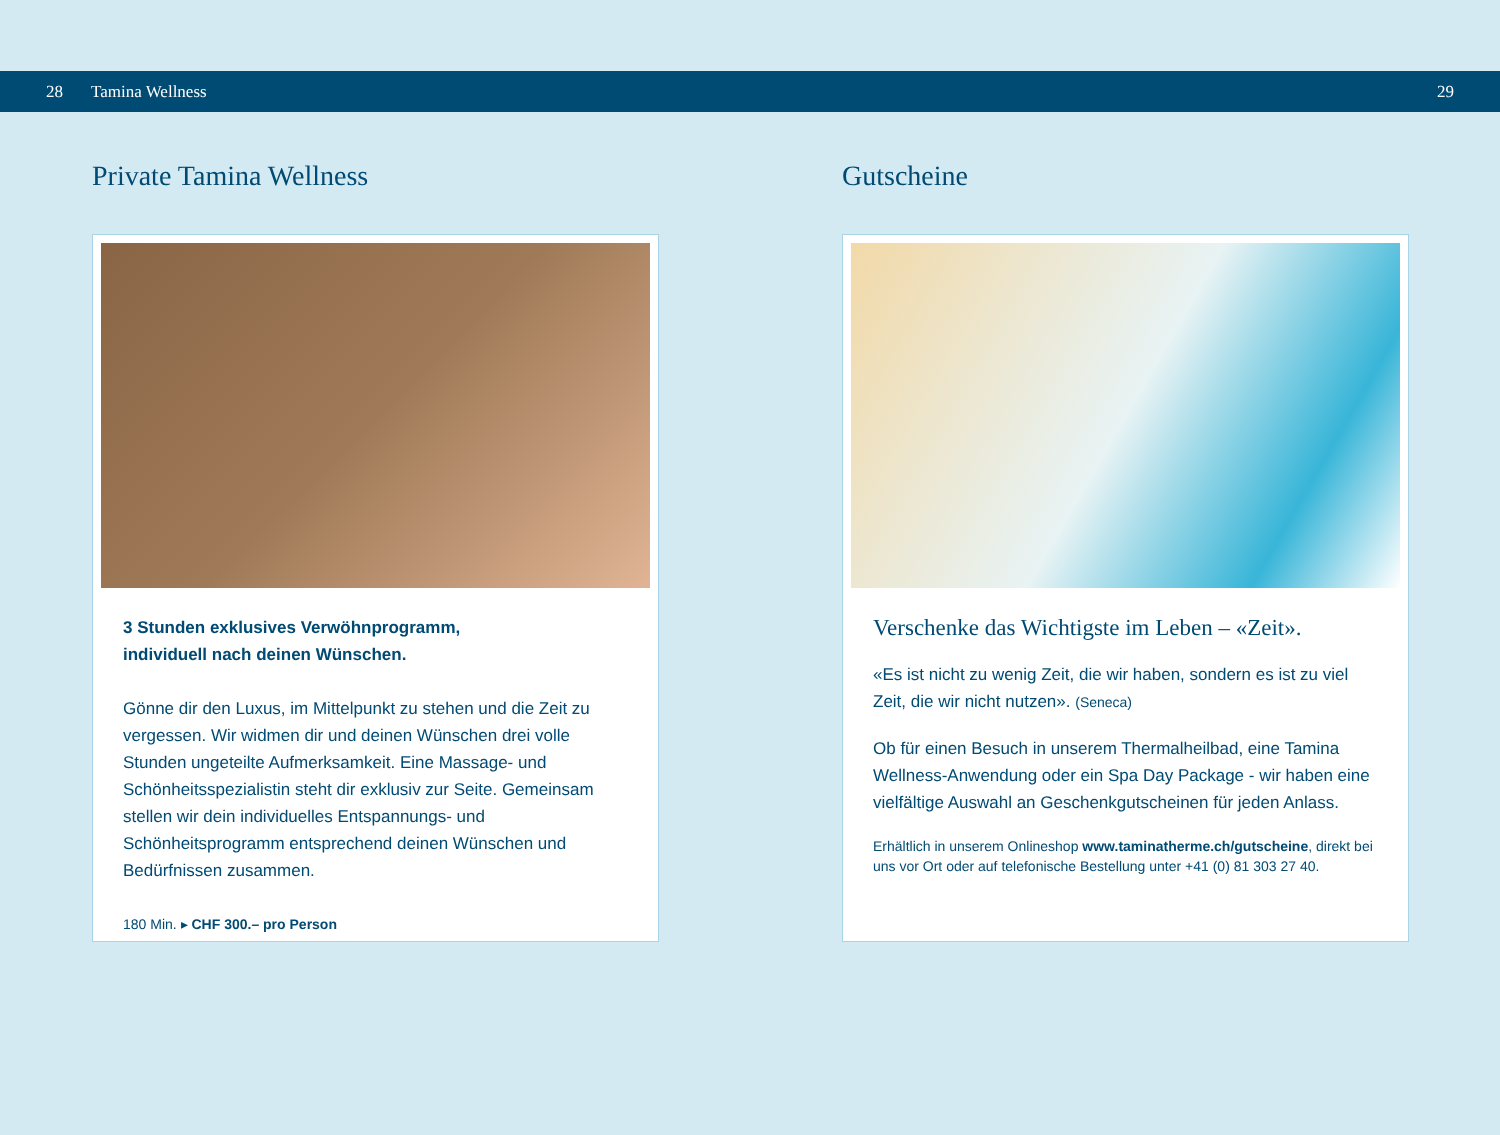28 Tamina Wellness 29
Private Tamina Wellness
3 Stunden exklusives Verwöhnprogramm,
individuell nach deinen Wünschen.
Gönne dir den Luxus, im Mittelpunkt zu stehen und die Zeit zu vergessen. Wir widmen dir und deinen Wünschen drei volle Stunden ungeteilte Aufmerksamkeit. Eine Massage- und Schönheitsspezialistin steht dir exklusiv zur Seite. Gemeinsam stellen wir dein individuelles Entspannungs- und Schönheitsprogramm entsprechend deinen Wünschen und Bedürfnissen zusammen.
180 Min. ▸ CHF 300.– pro Person
Gutscheine
Verschenke das Wichtigste im Leben – «Zeit».
«Es ist nicht zu wenig Zeit, die wir haben, sondern es ist zu viel Zeit, die wir nicht nutzen». (Seneca)
Ob für einen Besuch in unserem Thermalheilbad, eine Tamina Wellness-Anwendung oder ein Spa Day Package - wir haben eine vielfältige Auswahl an Geschenkgutscheinen für jeden Anlass.
Erhältlich in unserem Onlineshop www.taminatherme.ch/gutscheine, direkt bei uns vor Ort oder auf telefonische Bestellung unter +41 (0) 81 303 27 40.